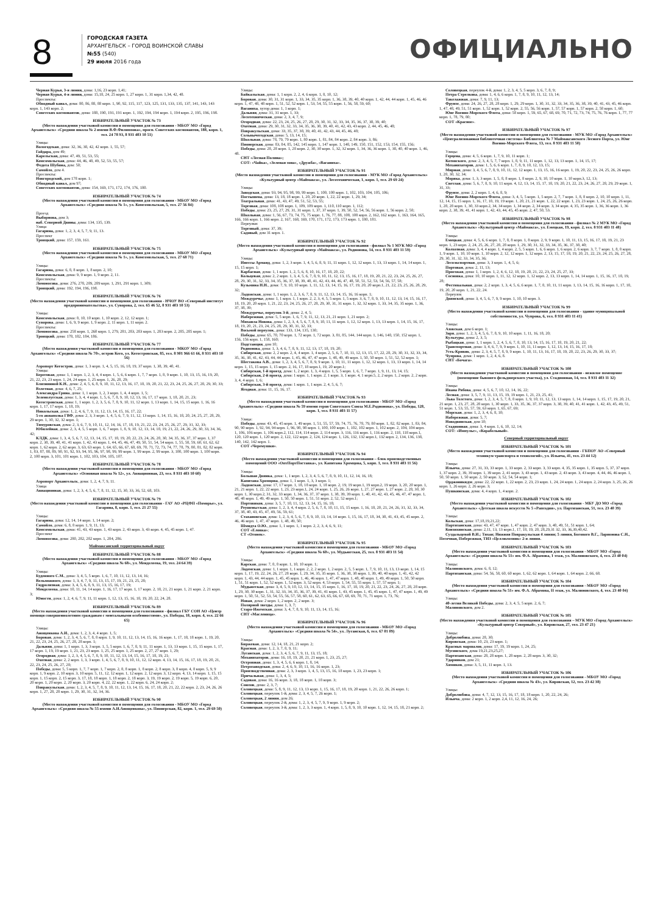8
ГОРОДСКАЯ ГАЗЕТА
АРХАНГЕЛЬСК – ГОРОД ВОИНСКОЙ СЛАВЫ
№55 (540)
29 июля 2016 года
ОФИЦИАЛЬНО
Черная Курья, 3-я линия, дома: 1,16, 23 корп. 1,41;
Черная Курья, 4-я линия, дома: 15,18, 24, 25 корп. 1, 27 корп. 1, 31 корп. 1,34, 42, 48.
Проспекты:
Обводный канал, дома: 80, 86, 88, 88 корп. 1, 90, 92, 115, 117, 123, 125, 131, 133, 135, 137, 141, 143, 143 корп. 1, 143 корп. 2;
Советских космонавтов, дома: 188, 190, 191, 191 корп. 1, 192, 194, 194 корп. 1, 194 корп. 2, 195, 196, 198.
ИЗБИРАТЕЛЬНЫЙ УЧАСТОК № 73
(Место нахождения участковой комиссии и помещения для голосования - МБОУ МО «Город Архангельск» «Средняя школа № 2 имени В.Ф.Филиппова», просп. Советских космонавтов, 188, корп. 1, тел. 24 78 93, 8 931 403 10 51)
Улицы:
Вологодская, дома: 32, 36, 38, 42, 42 корп. 1, 55, 57;
Гайдара, дом 49;
Карельская, дома: 47, 49, 51, 53, 55;
Комсомольская, дома: 44, 46, 48, 49, 52, 53, 55, 57;
Федота Шубина, дом: 50;
Самойло, дом 4.
Проспекты:
Новгородский, дом 178 корп. 1;
Обводный канал, дом 97;
Советских космонавтов, дома: 154, 169, 171, 172, 174, 176, 180.
ИЗБИРАТЕЛЬНЫЙ УЧАСТОК № 74
(Место нахождения участковой комиссии и помещения для голосования - МБОУ МО «Город Архангельск» «Средняя школа № 1», ул. Комсомольская, 5, тел. 27 56 84)
Проезд
Выборнова, дом 3;
наб. Северной Двины, дома: 134, 135, 139.
Улица
Гагарина, дома: 1, 2, 3, 4, 5, 7, 9, 11, 13.
Проспект
Троицкий, дома: 157, 159, 161.
ИЗБИРАТЕЛЬНЫЙ УЧАСТОК № 75
(Место нахождения участковой комиссии и помещения для голосования - МБОУ МО «Город Архангельск» «Средняя школа № 1», ул. Комсомольская, 5, тел. 27 68 71)
Улицы:
Гагарина, дома: 6, 8, 8 корп. 1, 8 корп. 2, 10;
Комсомольская, дома: 9, 9 корп. 1, 9 корп. 2, 11.
Проспекты:
Ломоносова, дома: 276, 278, 289, 289 корп. 1, 291, 291 корп. 1, 309;
Троицкий, дома: 192, 194, 196, 198.
ИЗБИРАТЕЛЬНЫЙ УЧАСТОК № 76
(Место нахождения участковой комиссии и помещения для голосования - НЧОУ ВО «Северный институт предпринимательства», ул. Суворова, 2, тел. 65 46 52, 8 931 403 10 53)
Улицы:
Комсомольская, дома: 8, 10, 10 корп. 1, 10 корп. 2, 12, 12 корп. 1;
Суворова, дома: 1, 6, 9, 9 корп. 1, 9 корп. 2, 11 корп. 1, 11 корп. 2.
Проспекты:
Ломоносова, дома: 258 корп. 1, 260 корп. 1, 279, 281, 283, 283 корп. 1, 283 корп. 2, 285, 285 корп. 1;
Троицкий, дома: 178, 182, 184, 186.
ИЗБИРАТЕЛЬНЫЙ УЧАСТОК № 77
(Место нахождения участковой комиссии и помещения для голосования - МКОУ МО «Город Архангельск» «Средняя школа № 70», остров Кего, ул. Кегостровская, 85, тел. 8 901 966 61 66, 8 931 403 10 56)
Аэропорт Кегостров, дома: 1, 3 корп. 1, 4, 5, 15, 16, 18, 19, 37 корп. 1, 38, 39, 40, 41.
Улицы:
Береговая, дома: 1, 1 корп. 1, 2, 3, 4, 4 корп. 1, 5, 6, 6 корп. 1, 7, 7 корп. 1, 8, 9 корп. 1, 10, 13, 15, 16, 19, 20, 21, 22, 23, 23 корп. 1, 24, 24 корп. 1, 25 корп. 1, 26, 28, 29;
Близнинной К.Н., дома: 2, 4, 5, 6, 8, 9, 10, 11, 12, 13, 16, 17, 18, 19, 20, 21, 22, 23, 24, 25, 26, 27, 28, 29, 30, 33;
Взлетная, дома: 4, 6, 7, 25;
Александра Грина, дома: 1, 1 корп. 1, 2, 3 корп. 1, 4, 4 корп. 1, 5;
Зеленолугская, дома: 1, 3, 4, 4 корп. 1, 5, 6, 7, 8, 9, 10, 12, 13, 16, 17, 17 корп. 1, 18, 20, 21, 23;
Кегостровская, дома: 1, 1 корп. 1, 2, 3, 5, 6, 7, 8, 9, 10, 11, 12 корп. 1, 13 корп. 1, 14, 15, 15 корп. 1, 16, 16 корп. 1, 17, 17 корп. 1, 18, 19;
Никольская, дома: 1, 2, 4, 6, 7, 9, 11, 12, 13, 14, 15, 16, 17, 22;
5-го авиаполка ГВФ, дома: 2, 3, 3 корп. 1, 4, 5, 6, 7, 9, 11, 12, 13 корп. 1, 14, 15, 16, 18, 20, 24, 25, 27, 28, 29, 29 корп. 1, 30, 32, 32 корп. 1;
Тимуровская, дома: 2, 3, 6, 7, 9, 10, 11, 12, 14, 16, 17, 18, 19, 21, 22, 23, 24, 25, 26, 27, 29, 31, 32, 33;
Юбилейная, дома: 2, 3, 4, 5, 5 корп. 1, 6, 7 корп. 1, 8, 9, 10, 12, 13, 14, 18, 19, 21, 22, 24, 26, 29, 30, 33, 34, 36, 42;
КЛДК, дома: 1, 3, 4, 5, 6, 7, 12, 13, 14, 15, 17, 18, 19, 20, 22, 23, 24, 26, 28, 30, 34, 35, 36, 37, 37 корп. 1, 37 корп. 2, 38, 39, 40, 41, 41 корп. 1, 42, 43 корп. 1, 44, 45, 46, 47, 49, 50, 51, 54, 54 корп. 1, 55, 58, 59, 60, 61, 62, 62 корп. 1, 62 корп. 2, 62 корп. 3, 63, 63 корп. 1, 64, 65, 66, 67, 68, 69, 70, 71, 72, 73, 74, 77, 78, 79, 80, 81, 82, 82 корп. 1, 83, 87, 88, 89, 90, 91, 92, 93, 94, 95, 96, 97, 98, 99, 99 корп. 1, 99 корп. 2, 99 корп. 3, 100, 100 корп. 1, 100 корп. 2, 100 корп. 3, 101, 101 корп. 1, 102, 103, 104, 105, 107.
ИЗБИРАТЕЛЬНЫЙ УЧАСТОК № 78
(Место нахождения участковой комиссии и помещения для голосования - МБОУ МО «Город Архангельск» «Основная школа № 12», ул. Авиационная, 23, тел. 8 931 403 10 60)
Аэропорт Архангельск, дома: 1, 2, 4, 7, 9, 11.
Улица
Авиационная, дома: 1, 2, 3, 4, 5, 6, 7, 8, 11, 12, 15, 30, 33, 36, 52, 68, 103.
ИЗБИРАТЕЛЬНЫЙ УЧАСТОК № 79
(Место нахождения участковой комиссии и помещения для голосования - ГАУ АО «РЦФП «Поморье», ул. Гагарина, 8, корп. 1, тел. 21 27 55)
Улицы:
Гагарина, дома: 12, 14, 14 корп. 1, 14 корп. 2;
Самойло, дома: 6, 8, 8 корп. 1, 9, 11, 13;
Комсомольская, дома: 41, 43, 43 корп. 1, 43 корп. 2, 43 корп. 3, 43 корп. 4, 45, 45 корп. 1, 47.
Проспект
Ломоносова, дома: 280, 282, 282 корп. 1, 284, 286.
Маймаксанский территориальный округ
ИЗБИРАТЕЛЬНЫЙ УЧАСТОК № 88
(Место нахождения участковой комиссии и помещения для голосования - МБОУ МО «Город Архангельск» «Средняя школа № 68», ул. Менделеева, 19, тел. 24 64 39)
Улицы:
Буденного С.М., дома: 3, 4, 5, 5 корп. 1, 6, 7, 10, 11, 12, 13, 14, 16;
Вельможного, дома: 1, 3, 4, 7, 9, 11, 13, 15, 17, 19, 21, 23, 25, 28;
Гидролизная, дома: 3, 4, 5, 6, 8, 9, 11, 13, 15, 16, 17, 19;
Менделеева, дома: 10, 11, 14, 14 корп. 1, 16, 17, 17 корп. 1, 17 корп. 2, 18, 21, 21 корп. 1, 21 корп. 2, 21 корп. 3;
Юности, дома: 1, 2, 4, 6, 7, 9, 11, 11 корп. 1, 12, 13, 15, 16, 18, 19, 20, 22, 24, 28.
ИЗБИРАТЕЛЬНЫЙ УЧАСТОК № 89
(Место нахождения участковой комиссии и помещения для голосования - филиал ГБУ СОН АО «Центр помощи совершеннолетним гражданам с ментальными особенностями», ул. Победы, 18, корп. 4, тел. 22 66 65)
Улицы:
Анощенкова А.И., дома: 1, 2, 3, 4, 4 корп. 1, 5;
Боровая, дома: 1, 2, 3, 4, 5, 6, 7, 8, 8 корп. 1, 9, 10, 11, 12, 13, 14, 15, 16, 16 корп. 1, 17, 18, 18 корп. 1, 19, 20, 21, 22, 23, 24, 25, 26, 27, 28, 28 корп. 1;
Дальняя, дома: 1, 1 корп. 1, 3, 3 корп. 1, 5, 5 корп. 1, 6, 7, 8, 9, 11, 11 корп. 1, 13, 13 корп. 1, 15, 15 корп. 1, 17, 17 корп. 1, 19, 19 корп. 1, 21, 23, 23 корп. 1, 25, 25 корп. 1, 25 корп. 2, 27, 27 корп. 1, 29;
Огородная, дома: 1, 2, 3, 4, 5, 6, 7, 8, 9, 10, 11, 12, 13, 14, 15, 16, 17, 18, 19, 21;
Охотная, дома: 2, 2 корп. 1, 3, 3 корп. 1, 4, 5, 6, 7, 8, 9, 10, 11, 12, 12 корп. 4, 13, 14, 15, 16, 17, 18, 19, 20, 21, 22, 23, 24, 25, 26, 27, 28;
Победы, дома: 5, 5 корп. 1, 7, 7 корп. 1, 7 корп. 2, 8, 8 корп. 1, 8 корп. 2, 8 корп. 3, 8 корп. 4, 8 корп. 5, 9, 9 корп. 1, 9 корп. 2, 10 корп. 3, 10 корп. 5, 11, 12, 12 корп. 1, 12 корп. 2, 12 корп. 3, 12 корп. 4, 13, 14 корп. 1, 15, 15 корп. 1, 15 корп. 2, 15 корп. 3, 17, 18, 18 корп. 1, 18 корп. 2, 18 корп. 3, 19, 19 корп. 2, 19 корп. 5, 19 корп. 6, 20, 20 корп. 1, 20 корп. 2, 20 корп. 3, 20 корп. 4, 22, 22 корп. 1, 22 корп. 6, 24, 24 корп. 2;
Повракульская, дома: 1, 2, 3, 4, 5, 7, 8, 9, 10, 11, 12, 13, 14, 15, 16, 17, 18, 20, 21, 22, 22 корп. 2, 23, 24, 26, 26 корп. 1, 27, 28, 28 корп. 1, 29, 30, 31, 32, 34, 36.
ИЗБИРАТЕЛЬНЫЙ УЧАСТОК № 90
(Место нахождения участковой комиссии и помещения для голосования - МБОУ МО «Город Архангельск» «Средняя школа № 55 имени А.И.Анощенкова», ул. Пионерская, 82, корп. 1, тел. 29 69 50)
Улицы:
Байкальская, дома: 1, 1 корп. 2, 2, 4, 6 корп. 1, 8, 10, 12;
Боровая, дома: 30, 31, 31 корп. 1, 33, 34, 35, 35 корп. 1, 36, 38, 39, 40, 40 корп. 1, 42, 44, 44 корп. 1, 45, 46, 46 корп. 1, 47, 48, 48 корп. 1, 51, 52, 52 корп. 1, 53, 54, 55, 55 корп. 1, 56, 58, 59, 60;
Ваганиха, хутор дома: 1, 1 корп. 1;
Дальняя, дома: 31, 31 корп. 1, 33;
Лесотехническая, дома: 2, 3, 4, 7, 9;
Огородная, дома: 22, 23, 24, 25, 26, 27, 28, 29, 30, 31, 32, 33, 34, 35, 36, 37, 38, 39, 40;
Охотная, дома: 29, 30, 31, 32, 33, 34, 35, 36, 38, 39, 40, 41, 42, 43, 43 корп. 2, 44, 45, 46, 48;
Повракульская, дома: 33, 35, 37, 38, 39, 40, 41, 42, 43, 44, 45, 46, 48;
Сольвычегодская, дома: 5, 13, 14, 15;
Школьная, дома: 78, 79, 79 корп. 1, 80 корп. 1, 81, 84, 84 корп. 2, 84 корп. 3, 86;
Пионерская, дома: 83, 84, 85, 142, 145 корп. 1, 147 корп. 1, 148, 149, 150, 151, 152, 153, 154, 155, 156;
Победы, дома: 28, 28 корп. 1, 28 корп. 2, 30, 30 корп. 1, 32, 32 корп. 1, 34, 36, 36 корп. 1, 38, 40, 40 корп. 1, 46, 48.
СНТ «Лесная Поляна»;
СОТ: «Чайка», «Зеленая зона», «Дружба», «Ваганиха».
ИЗБИРАТЕЛЬНЫЙ УЧАСТОК № 91
(Место нахождения участковой комиссии и помещения для голосования - МУК МО «Город Архангельск» «Культурный центр «Маймакса», ул. Лесотехническая, 1, корп. 1, тел. 29 69 24)
Улицы:
Заводская, дома: 93, 94, 95, 98, 99, 99 корп. 1, 100, 100 корп. 1, 102, 103, 104, 105, 106;
Постышева, дома: 13, 18, 18 корп. 1, 20, 20 корп. 1, 22, 22 корп. 1, 29, 34;
Театральная, дома: 41, 43, 47, 49, 51, 52, 53, 55;
Торговая, дома: 108, 108 корп. 1, 109, 109 корп. 1, 110, 110 корп. 1, 112;
Победы, дома: 23, 25, 27, 29, 31, 31 корп. 1, 37, 37 корп. 1, 39, 50, 52, 54, 56, 56 корп. 1, 56 корп. 2, 58;
Школьная, дома: 1, 56, 67, 73, 74, 75, 75 корп. 1, 76, 77, 88, 108, 108 корп. 2, 162, 162 корп. 1, 163, 164, 165, 166, 166 корп. 1, 166 корп. 2, 167, 168, 169, 170, 171, 172, 173, 173 корп. 1, 180, 181.
Переулки:
Торговый, дома: 37, 39;
Садовый, дом 31 корп. 1.
ИЗБИРАТЕЛЬНЫЙ УЧАСТОК № 92
(Место нахождения участковой комиссии и помещения для голосования - филиал № 1 МУК МО «Город Архангельск» «Культурный центр «Маймакса», ул. Родионова, 14, тел. 8 931 403 11 59)
Улицы:
Инессы Арманд, дома: 1, 2, 3 корп. 1, 4, 5, 6, 8, 9, 11, 11 корп. 1, 12, 12 корп. 1, 13, 13 корп. 1, 14, 14 корп. 1, 15, 15 корп. 1;
Карбасная, дома: 1, 1 корп. 1, 2, 5, 6, 8, 10, 16, 17, 18, 20, 22;
Кольцевая, дома: 2, 2 корп. 1, 3, 4, 5, 6, 7, 8, 9, 10, 11, 12, 13, 15, 16, 17, 18, 19, 20, 21, 22, 23, 24, 25, 26, 27, 28, 29, 30, 31, 32, 33, 34, 35, 36, 37, 38, 39, 40, 41, 42, 43, 44, 46, 47, 48, 50, 51, 52, 53, 54, 56, 57, 58;
Кузьмина Н.Н., дома: 7, 9, 10, 10 корп. 1, 11, 12, 13, 14, 15, 16, 17, 19, 20, 20 корп.1, 21, 22, 23, 25, 26, 28, 29, 32;
Ладожская, дома: 1, 1 корп. 1, 2, 3, 6, 7, 8, 9, 11, 12, 13, 14, 15, 16, 16 корп. 1;
Междуречье, дома: 1, 1 корп. 1, 1 корп. 2, 2, 3, 4, 5, 5 корп. 1, 5 корп. 3, 6, 7, 8, 9, 10, 11, 12, 13, 14, 15, 16, 17, 18, 19, 20, 20 корп. 1, 21, 22, 23, 24, 25, 26, 27, 28, 29, 30, 31, 31 корп. 1, 32, 32 корп. 1, 33, 34, 35, 35 корп. 1, 36, 37, 38, 39;
Междуречье, переулок 3-й, дома: 2, 4, 5;
Набережная, дома: 5, 5 корп. 1, 6, 7, 9, 11, 12, 13, 21, 21 корп. 1, 21 корп. 2;
Михаила Новова, дома: 1, 2, 3, 4, 5, 6, 7, 8, 9, 10, 11, 11 корп. 1, 12, 12 корп. 1, 13, 13 корп. 1, 14, 15, 16, 17, 18, 19, 20, 21, 23, 24, 25, 28, 29, 30, 31, 32, 33;
Восьмой переулок, дома: 133, 134, 135, 138;
Победы, дома: 65, 70, 70 корп. 1, 72 корп. 1, 72 корп. 3, 81, 85, 144, 144 корп. 1, 146, 148, 150, 152 корп. 1, 156, 156 корп. 1, 158, 160;
Подстанция, дом 10;
Родионова, дома: 1, 3, 4, 6, 7, 8, 9, 11, 12, 13, 17, 18, 19, 20;
Сибирская, дома: 2, 2 корп. 2, 4, 4 корп. 1, 4 корп. 2, 5, 6, 7, 10, 11, 12, 13, 15, 17, 22, 28, 29, 30, 31, 32, 33, 34, 35, 36, 38, 41, 42, 43, 44, 44 корп. 1, 45, 46, 47, 47 корп. 1, 48, 49, 49 корп. 1, 50, 50 корп. 1, 51, 52, 52 корп. 1;
Шестакова А.В., дома: 1, 2, 3, 4, 5, 6, 7, 8, 9, 9 корп. 1, 10, 11, 11 корп. 1, 12, 12 корп. 1, 13, 13 корп. 1, 14, 14 корп. 1, 15, 15 корп. 1, 15 корп. 2, 16, 17, 18 корп.1, 19, 20 корп.1;
Сибирская, 1-й проезд, дома: 1, 2 корп. 1, 3, 4 корп. 1, 5, 5 корп. 1, 6, 7, 7 корп. 1, 9, 11, 13, 14, 15;
Сибирская, 2-й проезд, дома: 1 корп. 1, 1 корп. 2, 1 корп. 3, 1 корп. 4, 1 корп.5, 2, 2 корп. 1, 2 корп. 2, 2 корп. 3, 4, 4 корп. 1, 6;
Сибирская, 3-й проезд, дома: 1 корп. 1, 1 корп. 2, 4, 5, 6, 7;
Ягодная, дома: 11, 15, 16, 17.
ИЗБИРАТЕЛЬНЫЙ УЧАСТОК № 93
(Место нахождения участковой комиссии и помещения для голосования - МБОУ МО «Город Архангельск» «Средняя школа № 59 имени героя Советского Союза М.Е.Родионова», ул. Победы, 128, корп. 1, тел. 8 931 403 11 57)
Улица:
Победы, дома: 43, 45, 45 корп. 1, 49 корп. 1, 51, 55, 57, 59, 74, 75, 76, 78, 79, 80 корп. 1, 82, 82 корп. 1, 83, 84, 90, 90 корп. 1, 92, 94, 94 корп. 1, 96, 98, 98 корп. 1, 100, 100 корп. 1, 102, 102 корп. 1, 102 корп. 2, 104, 104 корп. 1, 106, 106 корп. 1, 106 корп.2, 112, 114, 114 корп. 2, 114 корп. 3, 116, 116 корп. 1, 116 корп. 2, 118, 118 корп.1, 120, 120 корп. 1, 120 корп. 2, 122, 122 корп. 2, 124, 124 корп. 1, 126, 132, 132 корп.1, 132 корп. 2, 134, 136, 138, 140, 142, 142 корп. 1.
СОТ «Черемушки».
ИЗБИРАТЕЛЬНЫЙ УЧАСТОК № 94
(Место нахождения участковой комиссии и помещения для голосования – блок производственных помещений ООО «ОптПортПоставка», ул. Капитана Хромцова, 5, корп. 1, тел. 8 931 403 11 56)
Улицы:
Большая Двинка, дома: 1, 1 корп. 1, 2, 3, 4, 5, 6, 7, 8, 9, 10, 11, 12, 14, 16, 18;
Капитана Хромцова, дома: 1, 1 корп. 1, 3, 3 корп. 1;
Ладожская, дома: 17, 17 корп. 1, 18, 18 корп. 1, 18 корп. 2, 19, 19 корп.1, 19 корп.2, 19 корп. 3, 20, 20 корп. 1, 21, 21 корп. 1, 22, 22 корп. 1, 23, 23 корп.1, 24, 24 корп. 1, 25, 26, 26 корп. 1, 27, 27 корп. 1, 27 корп. 2, 28, 30, 30 корп. 1, 30 корп.2, 31, 32, 33 корп. 1, 34, 36, 37, 37 корп. 1, 38, 39, 39 корп. 1, 40, 41, 42, 43, 45, 46, 47, 47 корп. 1, 48, 48 корп. 1, 49, 49 корп. 1, 50, 50 корп. 1, 51, 51 корп. 2, 52, 52 корп.1;
Портовиков, дома: 3, 5, 7, 10, 11, 12, 13, 14, 15, 16, 18;
Реушеньгская, дома: 1, 2, 3, 4, 4 корп. 2, 5, 6, 7, 8, 10, 11, 15, 15 корп. 1, 16, 18, 20, 21, 24, 26, 31, 32, 33, 34, 37, 38, 40, 43, 45, 47, 49, 56, 59, 61;
Стахановская, дома: 1, 2, 3, 4, 5, 6, 7, 8, 9, 10, 13, 14, 14 корп. 1, 15, 16, 17, 18, 34, 38, 41, 43, 45, 45 корп. 2, 46, 46 корп. 1, 47, 47 корп. 1, 48, 49, 50;
Шмидта О.Ю., дома: 1, 1 корп. 1, 1 корп. 2, 2, 3, 4, 6, 9, 11;
СОТ «Еловка»;
СТ «Огонек».
ИЗБИРАТЕЛЬНЫЙ УЧАСТОК № 95
(Место нахождения участковой комиссии и помещения для голосования - МБОУ МО «Город Архангельск» «Средняя школа № 60», ул. Мудьюгская, 25, тел. 8 931 403 11 54)
Улицы:
Карская, дома: 7, 8, 8 корп. 1, 10, 10 корп. 1;
Лодемская, дома: 1, 1 корп. 1, 1 корп. 2, 2, 2 корп. 1, 2 корп. 2, 5, 5 корп. 1, 7, 9, 10, 11, 13, 13 корп. 1, 14, 15 корп. 1, 17, 19, 22, 24, 26, 27, 28 корп. 1, 29, 34, 35, 35 корп. 1, 36, 38, 38 корп. 1, 39, 40, 40 корп. 1, 41, 42, 42 корп. 1, 43, 44, 44 корп. 1, 45, 45 корп. 1, 46, 46 корп. 1, 47, 47 корп. 1, 48, 48 корп. 1, 49, 49 корп. 1, 50, 50 корп. 1, 51, 51 корп. 1, 52, 52 корп. 1, 52 корп. 3, 52 корп. 4, 53 корп. 1, 54, 55, 55 корп. 1, 57, 57 корп. 1;
Мудьюгская, дома: 3, 4, 5, 9, 10, 12, 13, 14, 15, 15 корп. 1, 16, 17, 18, 19, 20, 21, 22, 23, 24, 26, 27, 28, 28 корп. 1, 29, 30, 30 корп. 1, 31, 32, 33, 34, 35, 36, 37, 39, 41, 41 корп. 1, 43, 45 корп. 1, 45, 45 корп. 1, 47, 47 корп. 1, 49, 49 корп. 1, 50, 51, 52, 53, 54, 55, 56, 57, 58, 60, 61, 62, 63, 65, 66, 67, 68, 69, 70, 71, 71 корп. 1, 73, 76;
Новая, дома: 2 корп. 1, 2 корп. 2, 2 корп. 3;
Полярной звезды, дома: 1, 3, 7;
Старо-Ижемская, дома: 3, 4, 7, 8, 9, 10, 11, 13, 14, 15, 16;
СНТ «Масленица».
ИЗБИРАТЕЛЬНЫЙ УЧАСТОК № 96
(Место нахождения участковой комиссии и помещения для голосования - МБОУ МО «Город Архангельск» «Средняя школа № 54», ул. Луганская, 6, тел. 67 01 09)
Улицы:
Биржевая, дома: 12, 14, 18, 21, 21 корп. 2;
Красная, дома: 1, 2, 3, 7, 8, 9, 11;
Луганская, дома: 1, 2, 3, 4, 5, 6, 7, 9, 11, 13, 15, 18;
Механизаторов, дома: 16, 18, 19, 20, 21, 21 корп. 1, 23, 25, 27;
Островная, дома: 1, 3, 4, 5, 6, 6 корп. 1, 8, 14;
Петрозаводская, дома: 2, 4, 6, 9, 10, 11, 16, 16 корп. 1, 23;
Производственная, дома: 2, 3, 3 корп. 1, 4, 5, 13, 15, 16, 18 корп. 1, 23, 23 корп. 1;
Причальная, дома: 1, 3, 4, 5;
Садовая, дома: 16, 16 корп. 3, 18, 18 корп. 1, 18 корп. 3;
Союзов, дома: 2, 3, 7;
Соловецкая, дома: 5, 8, 9, 11, 12, 13, 13 корп. 1, 15, 16, 17, 18, 19, 20 корп. 1, 21, 22, 26, 26 корп. 1;
Соловецкая, переулок 1-й, дома: 2, 3, 4, 5, 7, 26 корп. 1;
Соловецкая, 2 линия, дом 26;
Соловецкая, переулок 2-й, дома: 1, 2, 3, 4, 5, 7, 9, 9 корп. 1, 9 корп. 2;
Соловецкая, переулок 3-й, дома: 1, 2, 3, 3 корп. 1, 4 корп. 1, 5, 8, 9, 10, 10 корп. 1, 12, 14, 15, 18, 21 корп. 2;
Соловецкая, переулок 4-й, дома: 1, 2, 3, 4, 5, 5 корп. 3, 6, 7, 8, 9;
Петра Стрелкова, дома: 1, 4, 6, 6 корп. 1, 7, 8, 9, 10, 11, 12, 13, 14;
Такелажная, дома: 7, 9, 11, 13;
Фрунзе, дома: 24, 26, 27, 28, 28 корп. 1, 29, 29 корп. 1, 30, 31, 32, 33, 34, 35, 36, 38, 39, 40, 41, 43, 45, 46 корп. 1, 47, 48, 49, 51, 51 корп. 1, 52 корп. 1, 52 корп. 2, 55, 56, 56 корп. 1, 57, 57 корп. 1, 57 корп. 2, 58 корп. 1, 60;
Юнг Военно-Морского Флота, дома: 58 корп. 1, 59, 65, 67, 68, 69, 70, 71, 72, 73, 74, 75, 76, 76 корп. 1, 77, 77 корп. 1, 78, 79, 80;
СОТ «Красное».
ИЗБИРАТЕЛЬНЫЙ УЧАСТОК № 97
(Место нахождения участковой комиссии и помещения для голосования - МУК МО «Город Архангельск» «Централизованная библиотечная система» Библиотека № 7 Маймаксанского Лесного Порта, ул. Юнг Военно-Морского Флота, 13, тел. 8 931 403 11 50)
Улицы:
Герцена, дома: 4, 5, 6 корп. 1, 7, 9, 10, 11 корп. 1;
Котовского, дома: 2, 3, 4, 5, 7, 7 корп. 1, 8, 9, 11, 11 корп. 1, 12, 13, 13 корп. 1, 14, 15, 17;
Механизаторов, дома: 1, 5, 6, 6 корп. 1, 7, 8, 9, 10, 12, 13, 15;
Мирная, дома: 3, 4, 5, 6, 7, 8, 9, 10, 11, 12, 12 корп. 1, 13, 15, 16, 16 корп. 1, 19, 20, 22, 23, 24, 25, 26, 26 корп. 1, 28, 30, 32, 34;
Моряка, дома: 1, 3, 3 корп. 1, 5, 8, 8 корп. 1, 8 корп. 2, 9, 10, 10 корп. 1, 10 корп.3, 12, 13;
Светлая, дома: 5, 6, 7, 8, 9, 10, 11 корп. 4, 12, 13, 14, 15, 17, 18, 19, 20, 21, 22, 23, 24, 26, 27, 28, 29, 29 корп. 1, 31, 33;
Фрунзе, дома: 2, 2 корп. 1, 4, 6, 8, 9;
Юнг Военно-Морского Флота, дома: 3, 4, 5, 5 корп. 1, 5 корп. 2, 7, 7 корп. 1, 8, 8 корп. 2, 10, 10 корп. 1, 11, 12, 14, 15, 15 корп. 1, 16, 17, 18, 19, 19 корп. 1, 20, 21, 21 корп. 1, 22, 22 корп. 1, 23, 23 корп. 1, 24, 25, 26, 26 корп. 1, 28, 28 корп. 1, 30, 33 корп.2, 34, 34 корп. 1, 34 корп. 2, 34 корп. 3, 34 корп. 4, 35, 35 корп. 1, 36, 36 корп. 1, 36 корп. 2, 38, 39, 41, 41 корп. 1, 42, 43, 44, 45, 45 корп. 2, 47, 50, 53.
ИЗБИРАТЕЛЬНЫЙ УЧАСТОК № 98
(Место нахождения участковой комиссии и помещения для голосования - филиал № 2 МУК МО «Город Архангельск» «Культурный центр «Маймакса», ул. Емецкая, 19, корп. 2, тел. 8 931 403 11 48)
Улицы:
Емецкая, дома: 4, 5, 6, 6 корп. 1, 7, 8, 8 корп. 1, 8 корп. 2, 9, 9 корп. 1, 10, 11, 13, 15, 16, 17, 18, 19, 21, 23 корп. 1, 23 корп. 2, 24, 25, 26, 27, 28, 28 корп. 1, 29, 30, 31, 32, 33, 34, 35, 36, 37, 38, 40;
Колхозная, дома: 3, 4, 4 корп. 1, 4 корп. 2, 5, 5 корп. 1, 6, 6 корп. 1, 6 корп. 2, 6 корп. 3, 7, 7 корп. 1, 8, 8 корп. 1, 9 корп. 1, 10, 10 корп. 1, 10 корп. 2, 12, 12 корп. 1, 12 корп. 2, 13, 15, 17, 18, 19, 20, 21, 22, 23, 24, 25, 26, 27, 28, 29, 30, 31, 32, 33, 34, 35, 36;
Лесоэкспортная, дома: 3, 3 корп. 1, 4, 5, 6;
Портовая, дома: 2, 11, 13;
Проезжая, дома: 1, 1 корп. 1, 2, 4, 6, 12, 18, 19, 20, 21, 22, 23, 24, 25, 27, 33;
Сосновка, дома: 10, 10 корп. 1, 11, 12, 12 корп. 1, 12 корп. 2, 13, 13 корп. 1, 14, 14 корп. 1, 15, 16, 17, 18, 19, 28;
Фестивальная, дома: 2, 2 корп. 1, 3, 4, 5, 6, 6 корп. 1, 7, 8, 10, 11, 11 корп. 1, 13, 14, 15, 16, 16 корп. 1, 17, 18, 19, 20, 20 корп. 1, 21, 22, 24.
Переулок
Двинской, дома: 3, 4, 5, 6, 7, 9, 9 корп. 1, 10, 10 корп. 3.
ИЗБИРАТЕЛЬНЫЙ УЧАСТОК № 99
(Место нахождения участковой комиссии и помещения для голосования - здание муниципальной собственности, ул. Чупрова, 6, тел. 8 931 403 11 41)
Улицы:
Азовская, дом 6 корп. 1;
Заря, дома: 1, 2, 3, 4, 5, 6, 7, 8, 9, 10, 10 корп. 1, 11, 16, 18, 20;
Культуры, дома: 2, 3, 5;
Рыбацкая, дома: 1, 1 корп. 1, 2, 4, 5, 6, 7, 8, 10, 13, 14, 15, 16, 17, 18, 19, 20, 21, 22;
Транспортная, дома: 3, 4, 6, 7, 9, 9 корп. 1, 10, 11, 11 корп. 1, 12, 13, 14, 15, 16, 17, 18;
Усть-Кривяк, дома: 2, 3, 4, 5, 7, 8, 9, 9 корп. 1, 10, 11, 13, 16, 17, 18, 19, 20, 22, 23, 26, 29, 30, 33, 37;
Чупрова, дома: 1 корп. 1, 2, 4, 6, 8.
СНТ «Бочага».
ИЗБИРАТЕЛЬНЫЙ УЧАСТОК № 100
(Место нахождения участковой комиссии и помещения для голосования - нежилое помещение (помещение бывшего фельдшерского участка), ул. Стадионная, 14, тел. 8 931 403 11 32)
Улицы:
Ивана Рябова, дома: 4, 5, 6, 7, 10, 12, 14, 16, 22;
Лесная, дома: 3, 5, 7, 9, 11, 13, 15, 19, 19 корп. 1, 21, 23, 25, 41;
Льва Толстого, дома: 1, 2, 3, 4, 5, 7, 8, 8 корп. 1, 9, 10, 11, 12, 13, 13 корп. 1, 14, 14 корп. 1, 15, 17, 19, 20, 21, 21 корп. 1, 23, 27, 28, 28 корп. 1, 30 корп. 1, 33, 35, 36, 37, 37 корп. 3, 38, 39, 40, 41, 41 корп. 1, 42, 43, 45, 49, 51, 51 корп. 1, 53, 55, 57, 59, 63 корп. 1, 65, 67, 69;
Морская, дома: 1, 2, 3, 4, 6, 8, 10;
Набережная, дома: 5, 7;
Новодвинская, дом 10;
Стадионная, дома: 3, 4 корп. 1, 6, 10, 12, 14;
СОТ: «Импульс», «Корабельный».
Северный территориальный округ
ИЗБИРАТЕЛЬНЫЙ УЧАСТОК № 101
(Место нахождения участковой комиссии и помещения для голосования - ГБПОУ АО «Северный техникум транспорта и технологий», ул. Ильича, 41, тел. 23 44 12)
Улицы:
Ильича, дома: 27, 31, 33, 33 корп. 1, 33 корп. 2, 33 корп. 3, 33 корп. 4, 35, 35 корп. 1, 35 корп. 5, 37, 37 корп. 1, 37 корп. 2, 39, 39 корп. 1, 39 корп. 2, 41 корп. 3, 43 корп. 1, 43 корп. 2, 43 корп. 3, 43 корп. 4, 44, 46, 46 корп. 1, 50, 50 корп. 1, 50 корп. 2, 50 корп. 3, 52, 54, 54 корп. 1;
Орджоникидзе, дома: 22, 22 корп. 1, 22 корп. 2, 23, 23 корп. 1, 24, 24 корп. 1, 24 корп. 2, 24 корп. 3, 25, 26, 26 корп. 1, 26 корп. 2, 26 корп. 3;
Пушкинская, дома: 4, 4 корп. 1, 4 корп. 2.
ИЗБИРАТЕЛЬНЫЙ УЧАСТОК № 102
(Место нахождения участковой комиссии и помещения для голосования - МБУ ДО МО «Город Архангельск» «Детская школа искусств № 5 «Рапсодия», ул. Партизанская, 51, тел. 23 40 39)
Улицы:
Кольская, дома: 17,18,19,21,22;
Партизанская, дома: 43, 47, 47 корп. 1, 47 корп. 2, 47 корп. 3, 48, 49, 51, 51 корп. 1, 64;
Конзихинская, дома: 2,11, 13, 13 корп.1, 17, 18, 19, 20, 28,29,31 32, 33, 36,39,40,42.
Суздальцевой В.И.; Тихая; Нижняя Повракульская 4 линия; 5 линия, Богового В.Г., Ларионова С.Н., Песочная, Побережная, ТИЗ «Целлюлозник» 2-я линия.
ИЗБИРАТЕЛЬНЫЙ УЧАСТОК № 103
(Место нахождения участковой комиссии и помещения для голосования - МБОУ МО «Город Архангельск» «Средняя школа № 51» им. Ф.А. Абрамова, 1 этаж, ул. Малиновского, 4, тел. 23 40 04)
Улицы:
Малиновского, дома: 6, 8, 12;
Партизанская, дома: 54, 56, 58, 60, 60 корп. 1, 62, 62 корп. 1, 64 корп. 1, 64 корп. 2, 66, 68.
ИЗБИРАТЕЛЬНЫЙ УЧАСТОК № 104
(Место нахождения участковой комиссии и помещения для голосования - МБОУ МО «Город Архангельск» «Средняя школа № 51» им. Ф.А. Абрамова, II этаж, ул. Малиновского, 4, тел. 23 40 04)
Улицы:
40-летия Великой Победы, дома: 2, 3, 4, 5, 5 корп. 2, 6, 7;
Малиновского, дом 2.
ИЗБИРАТЕЛЬНЫЙ УЧАСТОК № 105
(Место нахождения участковой комиссии и помещения для голосования – МУК МО «Город Архангельск» «Культурный центр Северный», ул. Кировская, 27, тел. 23 47 21)
Улицы:
Добролюбова, дома: 28, 30;
Кировская, дома: 10, 23, 23 корп. 1;
Красных маршалов, дома: 17, 19, 19 корп. 1, 24, 25;
Мусинского, дома 19,21,23,25,27;
Партизанская, дома: 28, 28 корп. 1, 28 корп. 2, 28 корп. 3, 30, 32;
Ударников, дом 21;
Химиков, дома: 3, 5, 11, 11 корп. 1, 13.
ИЗБИРАТЕЛЬНЫЙ УЧАСТОК № 106
(Место нахождения участковой комиссии и помещения для голосования - МБОУ МО «Город Архангельск» «Средняя школа № 43», ул. Кировская, 12, тел. 23 42 38)
Улицы:
Добролюбова, дома: 4, 7, 12, 13, 15, 16, 17, 18, 18 корп. 1, 20, 22, 24, 26;
Ильича, дома: 2 корп. 1, 2 корп. 2,4, 11, 12, 16, 24, 26;